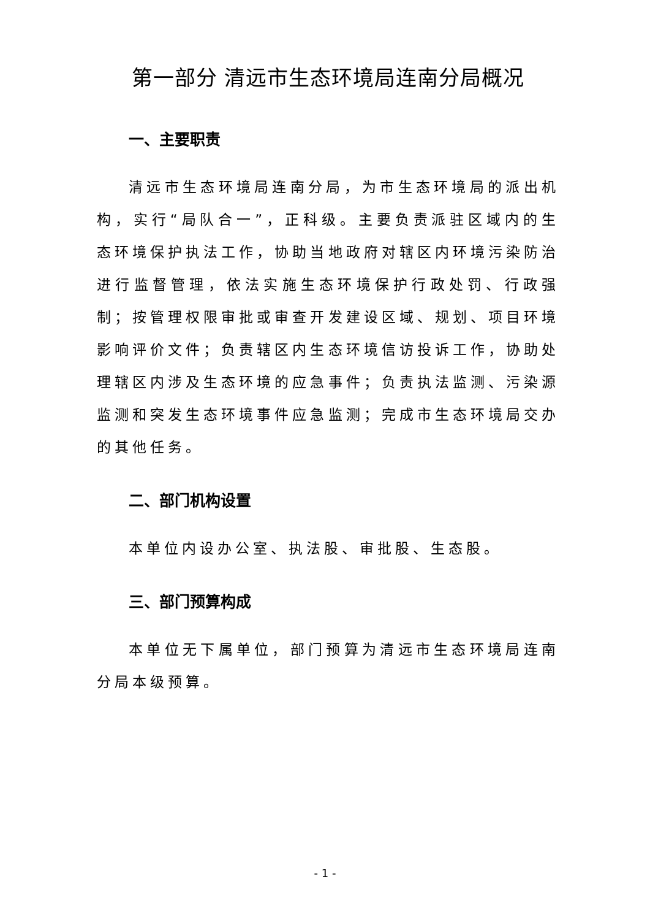第一部分 清远市生态环境局连南分局概况
一、主要职责
清远市生态环境局连南分局，为市生态环境局的派出机构，实行“局队合一”，正科级。主要负责派驻区域内的生态环境保护执法工作，协助当地政府对辖区内环境污染防治进行监督管理，依法实施生态环境保护行政处罚、行政强制；按管理权限审批或审查开发建设区域、规划、项目环境影响评价文件；负责辖区内生态环境信访投诉工作，协助处理辖区内涉及生态环境的应急事件；负责执法监测、污染源监测和突发生态环境事件应急监测；完成市生态环境局交办的其他任务。
二、部门机构设置
本单位内设办公室、执法股、审批股、生态股。
三、部门预算构成
本单位无下属单位，部门预算为清远市生态环境局连南分局本级预算。
- 1 -